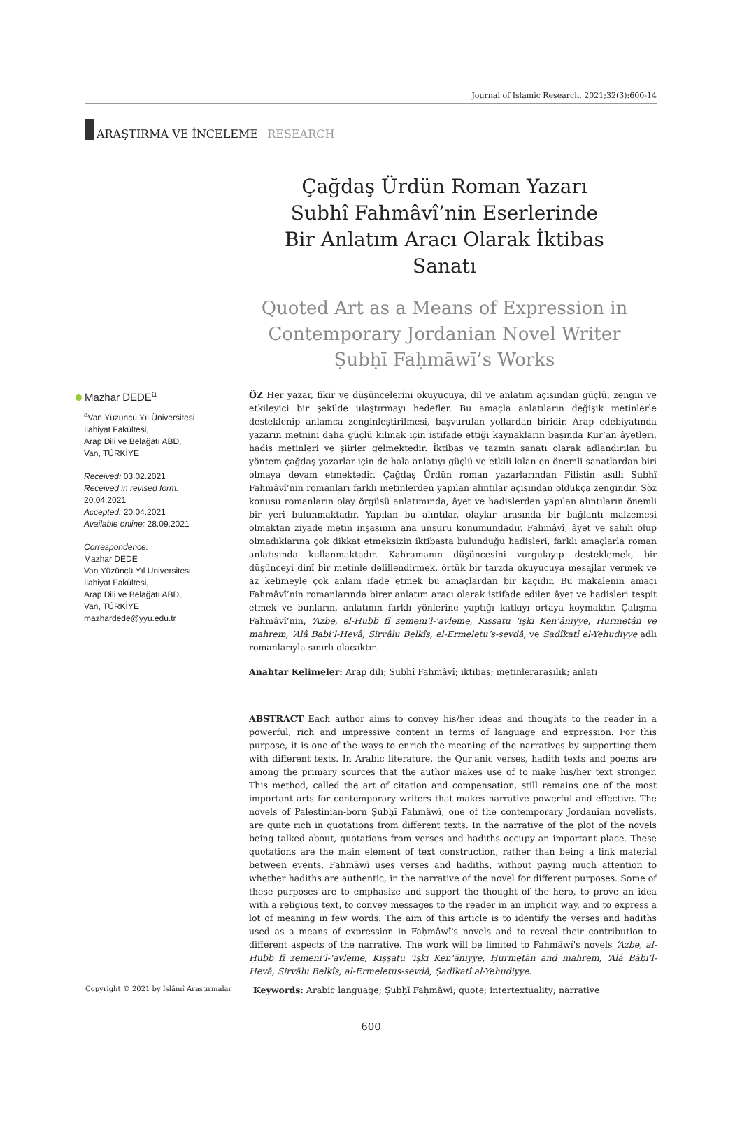Journal of Islamic Research. 2021;32(3):600-14
ARAŞTIRMA VE İNCELEME RESEARCH
Çağdaş Ürdün Roman Yazarı
Subhî Fahmâvî’nin Eserlerinde
Bir Anlatım Aracı Olarak İktibas Sanatı
Quoted Art as a Means of Expression in
Contemporary Jordanian Novel Writer
Ṣubḥī Faḥmāwī’s Works
Mazhar DEDE<sup>a</sup>
<sup>a</sup> Van Yüzüncü Yıl Üniversitesi
İlahiyat Fakültesi,
Arap Dili ve Belağatı ABD,
Van, TÜRKİYE
Received: 03.02.2021
Received in revised form: 20.04.2021
Accepted: 20.04.2021
Available online: 28.09.2021
Correspondence:
Mazhar DEDE
Van Yüzüncü Yıl Üniversitesi
İlahiyat Fakültesi,
Arap Dili ve Belağatı ABD,
Van, TÜRKİYE
mazhardede@yyu.edu.tr
ÖZ Her yazar, fikir ve düşüncelerini okuyucuya, dil ve anlatım açısından güçlü, zengin ve etkileyici bir şekilde ulaştırmayı hedefler. Bu amaçla anlatıların değişik metinlerle desteklenip anlamca zenginleştirilmesi, başvurulan yollardan biridir. Arap edebiyatında yazarın metnini daha güçlü kılmak için istifade ettiği kaynakların başında Kur’an âyetleri, hadis metinleri ve şiirler gelmektedir. İktibas ve tazmin sanatı olarak adlandırılan bu yöntem çağdaş yazarlar için de hala anlatıyı güçlü ve etkili kılan en önemli sanatlardan biri olmaya devam etmektedir. Çağdaş Ürdün roman yazarlarından Filistin asıllı Subhî Fahmâvî’nin romanları farklı metinlerden yapılan alıntılar açısından oldukça zengindir. Söz konusu romanların olay örgüsü anlatımında, âyet ve hadislerden yapılan alıntıların önemli bir yeri bulunmaktadır. Yapılan bu alıntılar, olaylar arasında bir bağlantı malzemesi olmaktan ziyade metin inşasının ana unsuru konumundadır. Fahmâvî, âyet ve sahih olup olmadıklarına çok dikkat etmeksizin iktibasta bulunduğu hadisleri, farklı amaçlarla roman anlatısında kullanmaktadır. Kahramanın düşüncesini vurgulayıp desteklemek, bir düşünceyi dinî bir metinle delillendirmek, örtük bir tarzda okuyucuya mesajlar vermek ve az kelimeyle çok anlam ifade etmek bu amaçlardan bir kaçıdır. Bu makalenin amacı Fahmâvî’nin romanlarında birer anlatım aracı olarak istifade edilen âyet ve hadisleri tespit etmek ve bunların, anlatının farklı yönlerine yaptığı katkıyı ortaya koymaktır. Çalışma Fahmâvî’nin, ‘Azbe, el-Hubb fî zemeni’l-‘avleme, Kıssatu ‘işki Ken‘âniyye, Hurmetân ve mahrem, ‘Alâ Babi’l-Hevâ, Sirvâlu Belkîs, el-Ermeletu’s-sevdâ, ve Sadîkatî el-Yehudiyye adlı romanlarıyla sınırlı olacaktır.
Anahtar Kelimeler: Arap dili; Subhî Fahmâvî; iktibas; metinlerarasılık; anlatı
ABSTRACT Each author aims to convey his/her ideas and thoughts to the reader in a powerful, rich and impressive content in terms of language and expression. For this purpose, it is one of the ways to enrich the meaning of the narratives by supporting them with different texts. In Arabic literature, the Qur'anic verses, hadith texts and poems are among the primary sources that the author makes use of to make his/her text stronger. This method, called the art of citation and compensation, still remains one of the most important arts for contemporary writers that makes narrative powerful and effective. The novels of Palestinian-born Ṣubḥī Faḥmâwî, one of the contemporary Jordanian novelists, are quite rich in quotations from different texts. In the narrative of the plot of the novels being talked about, quotations from verses and hadiths occupy an important place. These quotations are the main element of text construction, rather than being a link material between events. Faḥmāwī uses verses and hadiths, without paying much attention to whether hadiths are authentic, in the narrative of the novel for different purposes. Some of these purposes are to emphasize and support the thought of the hero, to prove an idea with a religious text, to convey messages to the reader in an implicit way, and to express a lot of meaning in few words. The aim of this article is to identify the verses and hadiths used as a means of expression in Faḥmâwî's novels and to reveal their contribution to different aspects of the narrative. The work will be limited to Fahmâwî's novels ‘Azbe, al-Ḥubb fî zemeni’l-‘avleme, Ḳıṣṣatu ‘işki Ken‘āniyye, Ḥurmetān and maḥrem, ‘Alā Bābi’l-Hevā, Sirvālu Belḳîs, al-Ermeletus-sevdā, Ṣadīḳatî al-Yehudiyye.
Copyright © 2021 by İslâmî Araştırmalar
Keywords: Arabic language; Ṣubḥī Faḥmāwī; quote; intertextuality; narrative
600